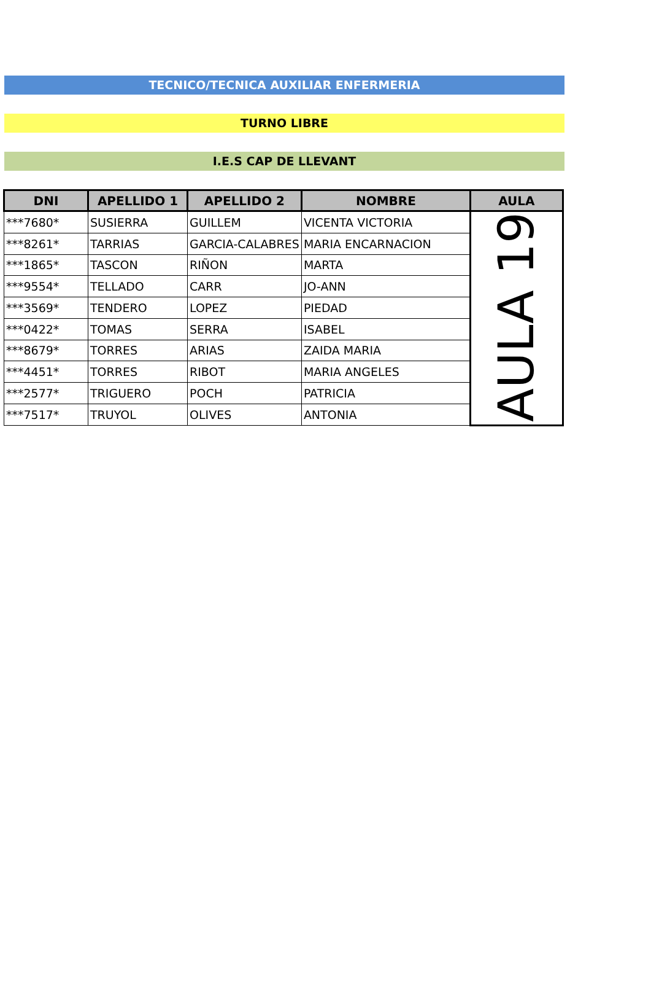TECNICO/TECNICA AUXILIAR ENFERMERIA
TURNO LIBRE
I.E.S CAP DE LLEVANT
| DNI | APELLIDO 1 | APELLIDO 2 | NOMBRE | AULA |
| --- | --- | --- | --- | --- |
| ***7680* | SUSIERRA | GUILLEM | VICENTA VICTORIA | AULA 19 |
| ***8261* | TARRIAS | GARCIA-CALABRES | MARIA ENCARNACION | |
| ***1865* | TASCON | RIÑON | MARTA | |
| ***9554* | TELLADO | CARR | JO-ANN | |
| ***3569* | TENDERO | LOPEZ | PIEDAD | |
| ***0422* | TOMAS | SERRA | ISABEL | |
| ***8679* | TORRES | ARIAS | ZAIDA MARIA | |
| ***4451* | TORRES | RIBOT | MARIA ANGELES | |
| ***2577* | TRIGUERO | POCH | PATRICIA | |
| ***7517* | TRUYOL | OLIVES | ANTONIA | |